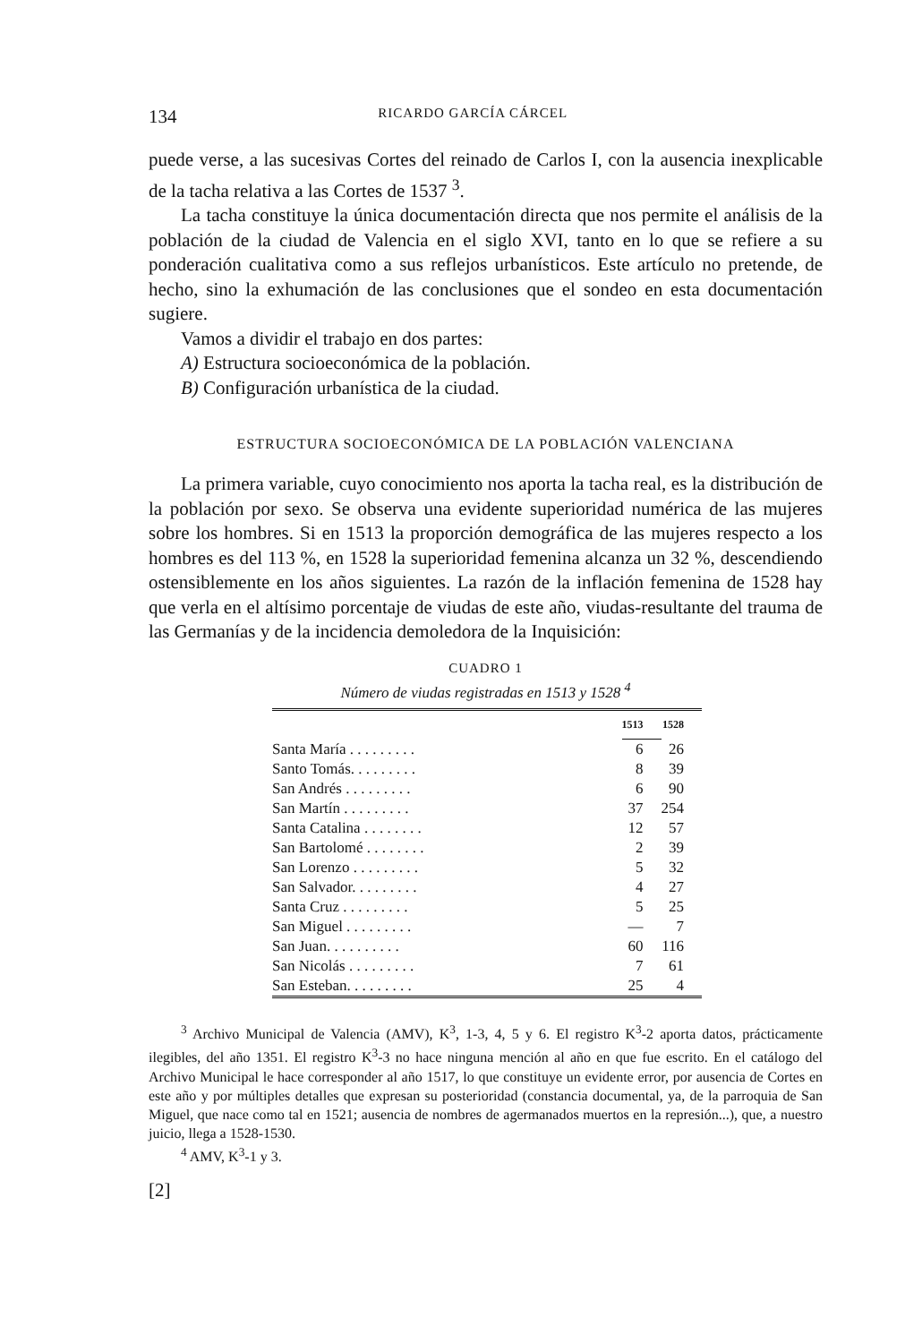134 RICARDO GARCÍA CÁRCEL
puede verse, a las sucesivas Cortes del reinado de Carlos I, con la ausencia inexplicable de la tacha relativa a las Cortes de 1537 <sup>3</sup>.
La tacha constituye la única documentación directa que nos permite el análisis de la población de la ciudad de Valencia en el siglo XVI, tanto en lo que se refiere a su ponderación cualitativa como a sus reflejos urbanísticos. Este artículo no pretende, de hecho, sino la exhumación de las conclusiones que el sondeo en esta documentación sugiere.
Vamos a dividir el trabajo en dos partes:
A) Estructura socioeconómica de la población.
B) Configuración urbanística de la ciudad.
ESTRUCTURA SOCIOECONÓMICA DE LA POBLACIÓN VALENCIANA
La primera variable, cuyo conocimiento nos aporta la tacha real, es la distribución de la población por sexo. Se observa una evidente superioridad numérica de las mujeres sobre los hombres. Si en 1513 la proporción demográfica de las mujeres respecto a los hombres es del 113 %, en 1528 la superioridad femenina alcanza un 32 %, descendiendo ostensiblemente en los años siguientes. La razón de la inflación femenina de 1528 hay que verla en el altísimo porcentaje de viudas de este año, viudas-resultante del trauma de las Germanías y de la incidencia demoledora de la Inquisición:
CUADRO 1
Número de viudas registradas en 1513 y 1528 <sup>4</sup>
| | 1513 | 1528 |
| --- | --- | --- |
| Santa María . . . . . . . . . | 6 | 26 |
| Santo Tomás. . . . . . . . . | 8 | 39 |
| San Andrés . . . . . . . . . | 6 | 90 |
| San Martín . . . . . . . . . | 37 | 254 |
| Santa Catalina . . . . . . . . | 12 | 57 |
| San Bartolomé . . . . . . . . | 2 | 39 |
| San Lorenzo . . . . . . . . . | 5 | 32 |
| San Salvador. . . . . . . . . | 4 | 27 |
| Santa Cruz . . . . . . . . . | 5 | 25 |
| San Miguel . . . . . . . . . | — | 7 |
| San Juan. . . . . . . . . . | 60 | 116 |
| San Nicolás . . . . . . . . . | 7 | 61 |
| San Esteban. . . . . . . . . | 25 | 4 |
<sup>3</sup> Archivo Municipal de Valencia (AMV), K<sup>3</sup>, 1-3, 4, 5 y 6. El registro K<sup>3</sup>-2 aporta datos, prácticamente ilegibles, del año 1351. El registro K<sup>3</sup>-3 no hace ninguna mención al año en que fue escrito. En el catálogo del Archivo Municipal le hace corresponder al año 1517, lo que constituye un evidente error, por ausencia de Cortes en este año y por múltiples detalles que expresan su posterioridad (constancia documental, ya, de la parroquia de San Miguel, que nace como tal en 1521; ausencia de nombres de agermanados muertos en la represión...), que, a nuestro juicio, llega a 1528-1530.
<sup>4</sup> AMV, K<sup>3</sup>-1 y 3.
[2]